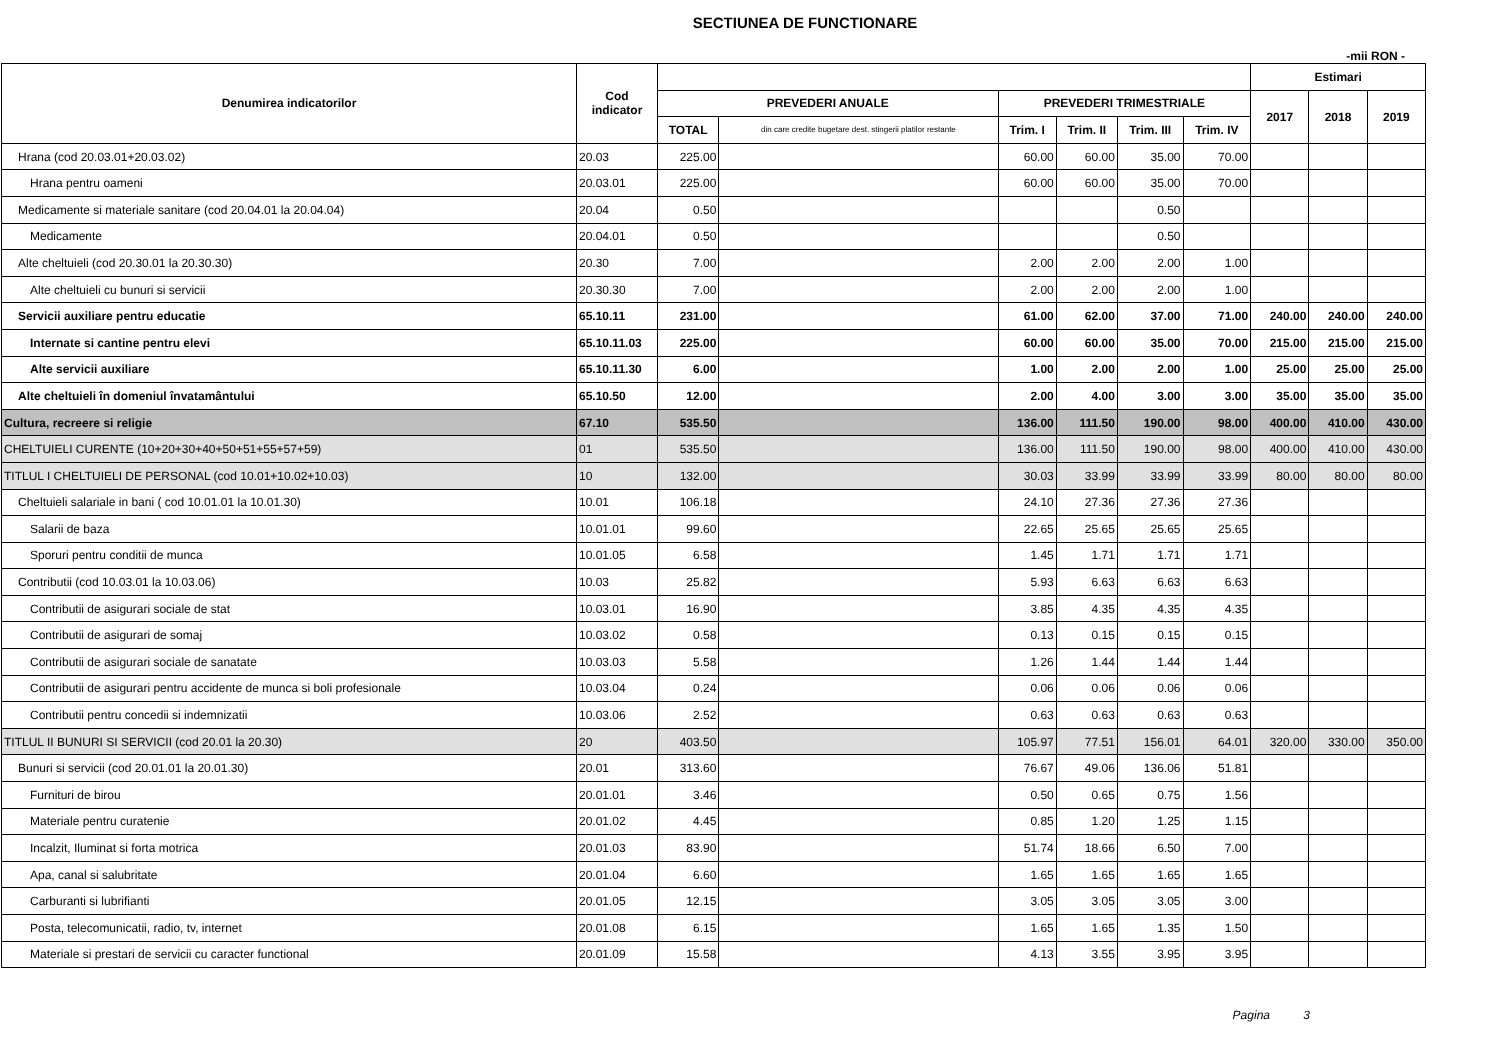SECTIUNEA DE FUNCTIONARE
-mii RON -
| Denumirea indicatorilor | Cod indicator | | | | | | | Estimari | | |
| --- | --- | --- | --- | --- | --- | --- | --- | --- | --- | --- |
| | | PREVEDERI ANUALE | | PREVEDERI TRIMESTRIALE | | | | 2017 | 2018 | 2019 |
| | | TOTAL | din care credite bugetare dest. stingerii platilor restante | Trim. I | Trim. II | Trim. III | Trim. IV | | | |
| Hrana (cod 20.03.01+20.03.02) | 20.03 | 225.00 | | 60.00 | 60.00 | 35.00 | 70.00 | | | |
| Hrana pentru oameni | 20.03.01 | 225.00 | | 60.00 | 60.00 | 35.00 | 70.00 | | | |
| Medicamente si materiale sanitare (cod 20.04.01 la 20.04.04) | 20.04 | 0.50 | | | | 0.50 | | | | |
| Medicamente | 20.04.01 | 0.50 | | | | 0.50 | | | | |
| Alte cheltuieli (cod 20.30.01 la 20.30.30) | 20.30 | 7.00 | | 2.00 | 2.00 | 2.00 | 1.00 | | | |
| Alte cheltuieli cu bunuri si servicii | 20.30.30 | 7.00 | | 2.00 | 2.00 | 2.00 | 1.00 | | | |
| Servicii auxiliare pentru educatie | 65.10.11 | 231.00 | | 61.00 | 62.00 | 37.00 | 71.00 | 240.00 | 240.00 | 240.00 |
| Internate si cantine pentru elevi | 65.10.11.03 | 225.00 | | 60.00 | 60.00 | 35.00 | 70.00 | 215.00 | 215.00 | 215.00 |
| Alte servicii auxiliare | 65.10.11.30 | 6.00 | | 1.00 | 2.00 | 2.00 | 1.00 | 25.00 | 25.00 | 25.00 |
| Alte cheltuieli în domeniul învatamântului | 65.10.50 | 12.00 | | 2.00 | 4.00 | 3.00 | 3.00 | 35.00 | 35.00 | 35.00 |
| Cultura, recreere si religie | 67.10 | 535.50 | | 136.00 | 111.50 | 190.00 | 98.00 | 400.00 | 410.00 | 430.00 |
| CHELTUIELI CURENTE (10+20+30+40+50+51+55+57+59) | 01 | 535.50 | | 136.00 | 111.50 | 190.00 | 98.00 | 400.00 | 410.00 | 430.00 |
| TITLUL I CHELTUIELI DE PERSONAL (cod 10.01+10.02+10.03) | 10 | 132.00 | | 30.03 | 33.99 | 33.99 | 33.99 | 80.00 | 80.00 | 80.00 |
| Cheltuieli salariale in bani ( cod 10.01.01 la 10.01.30) | 10.01 | 106.18 | | 24.10 | 27.36 | 27.36 | 27.36 | | | |
| Salarii de baza | 10.01.01 | 99.60 | | 22.65 | 25.65 | 25.65 | 25.65 | | | |
| Sporuri pentru conditii de munca | 10.01.05 | 6.58 | | 1.45 | 1.71 | 1.71 | 1.71 | | | |
| Contributii (cod 10.03.01 la 10.03.06) | 10.03 | 25.82 | | 5.93 | 6.63 | 6.63 | 6.63 | | | |
| Contributii de asigurari sociale de stat | 10.03.01 | 16.90 | | 3.85 | 4.35 | 4.35 | 4.35 | | | |
| Contributii de asigurari de somaj | 10.03.02 | 0.58 | | 0.13 | 0.15 | 0.15 | 0.15 | | | |
| Contributii de asigurari sociale de sanatate | 10.03.03 | 5.58 | | 1.26 | 1.44 | 1.44 | 1.44 | | | |
| Contributii de asigurari pentru accidente de munca si boli profesionale | 10.03.04 | 0.24 | | 0.06 | 0.06 | 0.06 | 0.06 | | | |
| Contributii pentru concedii si indemnizatii | 10.03.06 | 2.52 | | 0.63 | 0.63 | 0.63 | 0.63 | | | |
| TITLUL II BUNURI SI SERVICII (cod 20.01 la 20.30) | 20 | 403.50 | | 105.97 | 77.51 | 156.01 | 64.01 | 320.00 | 330.00 | 350.00 |
| Bunuri si servicii (cod 20.01.01 la 20.01.30) | 20.01 | 313.60 | | 76.67 | 49.06 | 136.06 | 51.81 | | | |
| Furnituri de birou | 20.01.01 | 3.46 | | 0.50 | 0.65 | 0.75 | 1.56 | | | |
| Materiale pentru curatenie | 20.01.02 | 4.45 | | 0.85 | 1.20 | 1.25 | 1.15 | | | |
| Incalzit, Iluminat si forta motrica | 20.01.03 | 83.90 | | 51.74 | 18.66 | 6.50 | 7.00 | | | |
| Apa, canal si salubritate | 20.01.04 | 6.60 | | 1.65 | 1.65 | 1.65 | 1.65 | | | |
| Carburanti si lubrifianti | 20.01.05 | 12.15 | | 3.05 | 3.05 | 3.05 | 3.00 | | | |
| Posta, telecomunicatii, radio, tv, internet | 20.01.08 | 6.15 | | 1.65 | 1.65 | 1.35 | 1.50 | | | |
| Materiale si prestari de servicii cu caracter functional | 20.01.09 | 15.58 | | 4.13 | 3.55 | 3.95 | 3.95 | | | |
Pagina 3